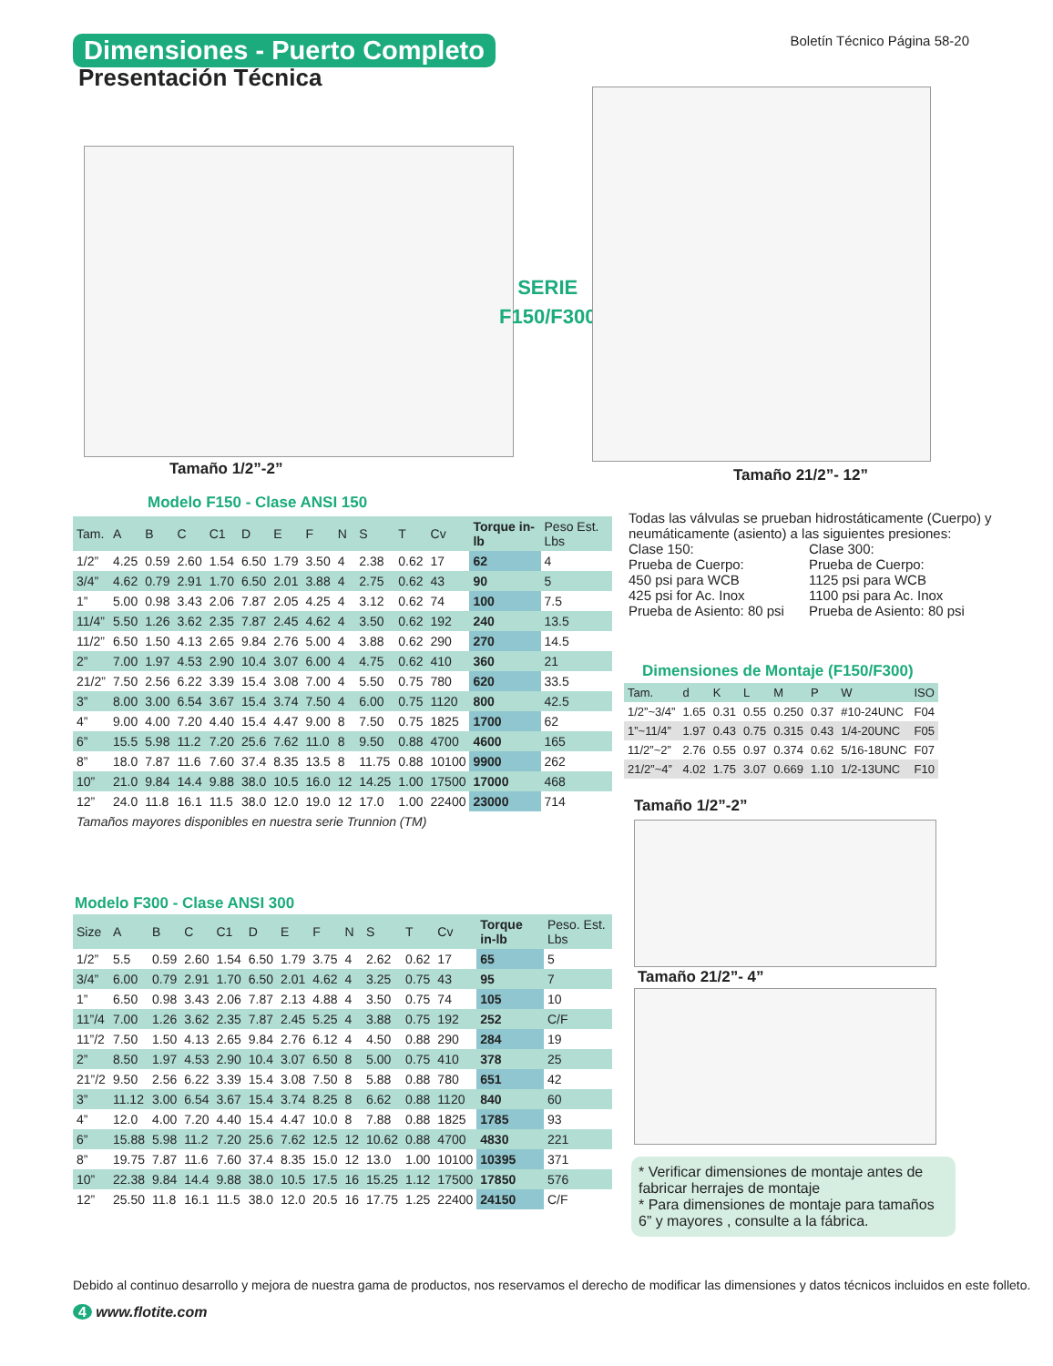Dimensiones - Puerto Completo Boletín Técnico Página 58-20
Presentación Técnica
Tamaño 1/2”-2”
SERIE
F150/F300
Tamaño 21/2”- 12”
Modelo F150 - Clase ANSI 150
| Tam. | A | B | C | C1 | D | E | F | N | S | T | Cv | Torque in-lb | Peso Est. Lbs |
| --- | --- | --- | --- | --- | --- | --- | --- | --- | --- | --- | --- | --- | --- |
| 1/2” | 4.25 | 0.59 | 2.60 | 1.54 | 6.50 | 1.79 | 3.50 | 4 | 2.38 | 0.62 | 17 | 62 | 4 |
| 3/4” | 4.62 | 0.79 | 2.91 | 1.70 | 6.50 | 2.01 | 3.88 | 4 | 2.75 | 0.62 | 43 | 90 | 5 |
| 1” | 5.00 | 0.98 | 3.43 | 2.06 | 7.87 | 2.05 | 4.25 | 4 | 3.12 | 0.62 | 74 | 100 | 7.5 |
| 11/4” | 5.50 | 1.26 | 3.62 | 2.35 | 7.87 | 2.45 | 4.62 | 4 | 3.50 | 0.62 | 192 | 240 | 13.5 |
| 11/2” | 6.50 | 1.50 | 4.13 | 2.65 | 9.84 | 2.76 | 5.00 | 4 | 3.88 | 0.62 | 290 | 270 | 14.5 |
| 2” | 7.00 | 1.97 | 4.53 | 2.90 | 10.4 | 3.07 | 6.00 | 4 | 4.75 | 0.62 | 410 | 360 | 21 |
| 21/2” | 7.50 | 2.56 | 6.22 | 3.39 | 15.4 | 3.08 | 7.00 | 4 | 5.50 | 0.75 | 780 | 620 | 33.5 |
| 3” | 8.00 | 3.00 | 6.54 | 3.67 | 15.4 | 3.74 | 7.50 | 4 | 6.00 | 0.75 | 1120 | 800 | 42.5 |
| 4” | 9.00 | 4.00 | 7.20 | 4.40 | 15.4 | 4.47 | 9.00 | 8 | 7.50 | 0.75 | 1825 | 1700 | 62 |
| 6” | 15.5 | 5.98 | 11.2 | 7.20 | 25.6 | 7.62 | 11.0 | 8 | 9.50 | 0.88 | 4700 | 4600 | 165 |
| 8” | 18.0 | 7.87 | 11.6 | 7.60 | 37.4 | 8.35 | 13.5 | 8 | 11.75 | 0.88 | 10100 | 9900 | 262 |
| 10” | 21.0 | 9.84 | 14.4 | 9.88 | 38.0 | 10.5 | 16.0 | 12 | 14.25 | 1.00 | 17500 | 17000 | 468 |
| 12” | 24.0 | 11.8 | 16.1 | 11.5 | 38.0 | 12.0 | 19.0 | 12 | 17.0 | 1.00 | 22400 | 23000 | 714 |
| Tamaños mayores disponibles en nuestra serie Trunnion (TM) | | | | | | | | | | | | | |
Modelo F300 - Clase ANSI 300
| Size | A | B | C | C1 | D | E | F | N | S | T | Cv | Torque in-lb | Peso. Est. Lbs |
| --- | --- | --- | --- | --- | --- | --- | --- | --- | --- | --- | --- | --- | --- |
| 1/2” | 5.5 | 0.59 | 2.60 | 1.54 | 6.50 | 1.79 | 3.75 | 4 | 2.62 | 0.62 | 17 | 65 | 5 |
| 3/4” | 6.00 | 0.79 | 2.91 | 1.70 | 6.50 | 2.01 | 4.62 | 4 | 3.25 | 0.75 | 43 | 95 | 7 |
| 1” | 6.50 | 0.98 | 3.43 | 2.06 | 7.87 | 2.13 | 4.88 | 4 | 3.50 | 0.75 | 74 | 105 | 10 |
| 11”/4 | 7.00 | 1.26 | 3.62 | 2.35 | 7.87 | 2.45 | 5.25 | 4 | 3.88 | 0.75 | 192 | 252 | C/F |
| 11”/2 | 7.50 | 1.50 | 4.13 | 2.65 | 9.84 | 2.76 | 6.12 | 4 | 4.50 | 0.88 | 290 | 284 | 19 |
| 2” | 8.50 | 1.97 | 4.53 | 2.90 | 10.4 | 3.07 | 6.50 | 8 | 5.00 | 0.75 | 410 | 378 | 25 |
| 21”/2 | 9.50 | 2.56 | 6.22 | 3.39 | 15.4 | 3.08 | 7.50 | 8 | 5.88 | 0.88 | 780 | 651 | 42 |
| 3” | 11.12 | 3.00 | 6.54 | 3.67 | 15.4 | 3.74 | 8.25 | 8 | 6.62 | 0.88 | 1120 | 840 | 60 |
| 4” | 12.0 | 4.00 | 7.20 | 4.40 | 15.4 | 4.47 | 10.0 | 8 | 7.88 | 0.88 | 1825 | 1785 | 93 |
| 6” | 15.88 | 5.98 | 11.2 | 7.20 | 25.6 | 7.62 | 12.5 | 12 | 10.62 | 0.88 | 4700 | 4830 | 221 |
| 8” | 19.75 | 7.87 | 11.6 | 7.60 | 37.4 | 8.35 | 15.0 | 12 | 13.0 | 1.00 | 10100 | 10395 | 371 |
| 10” | 22.38 | 9.84 | 14.4 | 9.88 | 38.0 | 10.5 | 17.5 | 16 | 15.25 | 1.12 | 17500 | 17850 | 576 |
| 12” | 25.50 | 11.8 | 16.1 | 11.5 | 38.0 | 12.0 | 20.5 | 16 | 17.75 | 1.25 | 22400 | 24150 | C/F |
Todas las válvulas se prueban hidrostáticamente (Cuerpo) y neumáticamente (asiento) a las siguientes presiones:
Clase 150:
Prueba de Cuerpo:
450 psi para WCB
425 psi for Ac. Inox
Prueba de Asiento: 80 psi
Clase 300:
Prueba de Cuerpo:
1125 psi para WCB
1100 psi para Ac. Inox
Prueba de Asiento: 80 psi
Dimensiones de Montaje (F150/F300)
| Tam. | d | K | L | M | P | W | ISO |
| --- | --- | --- | --- | --- | --- | --- | --- |
| 1/2”~3/4” | 1.65 | 0.31 | 0.55 | 0.250 | 0.37 | #10-24UNC | F04 |
| 1”~11/4” | 1.97 | 0.43 | 0.75 | 0.315 | 0.43 | 1/4-20UNC | F05 |
| 11/2”~2” | 2.76 | 0.55 | 0.97 | 0.374 | 0.62 | 5/16-18UNC | F07 |
| 21/2”~4” | 4.02 | 1.75 | 3.07 | 0.669 | 1.10 | 1/2-13UNC | F10 |
Tamaño 1/2”-2”
Tamaño 21/2”- 4”
* Verificar dimensiones de montaje antes de fabricar herrajes de montaje
* Para dimensiones de montaje para tamaños 6” y mayores , consulte a la fábrica.
Debido al continuo desarrollo y mejora de nuestra gama de productos, nos reservamos el derecho de modificar las dimensiones y datos técnicos incluidos en este folleto.
4 www.flotite.com